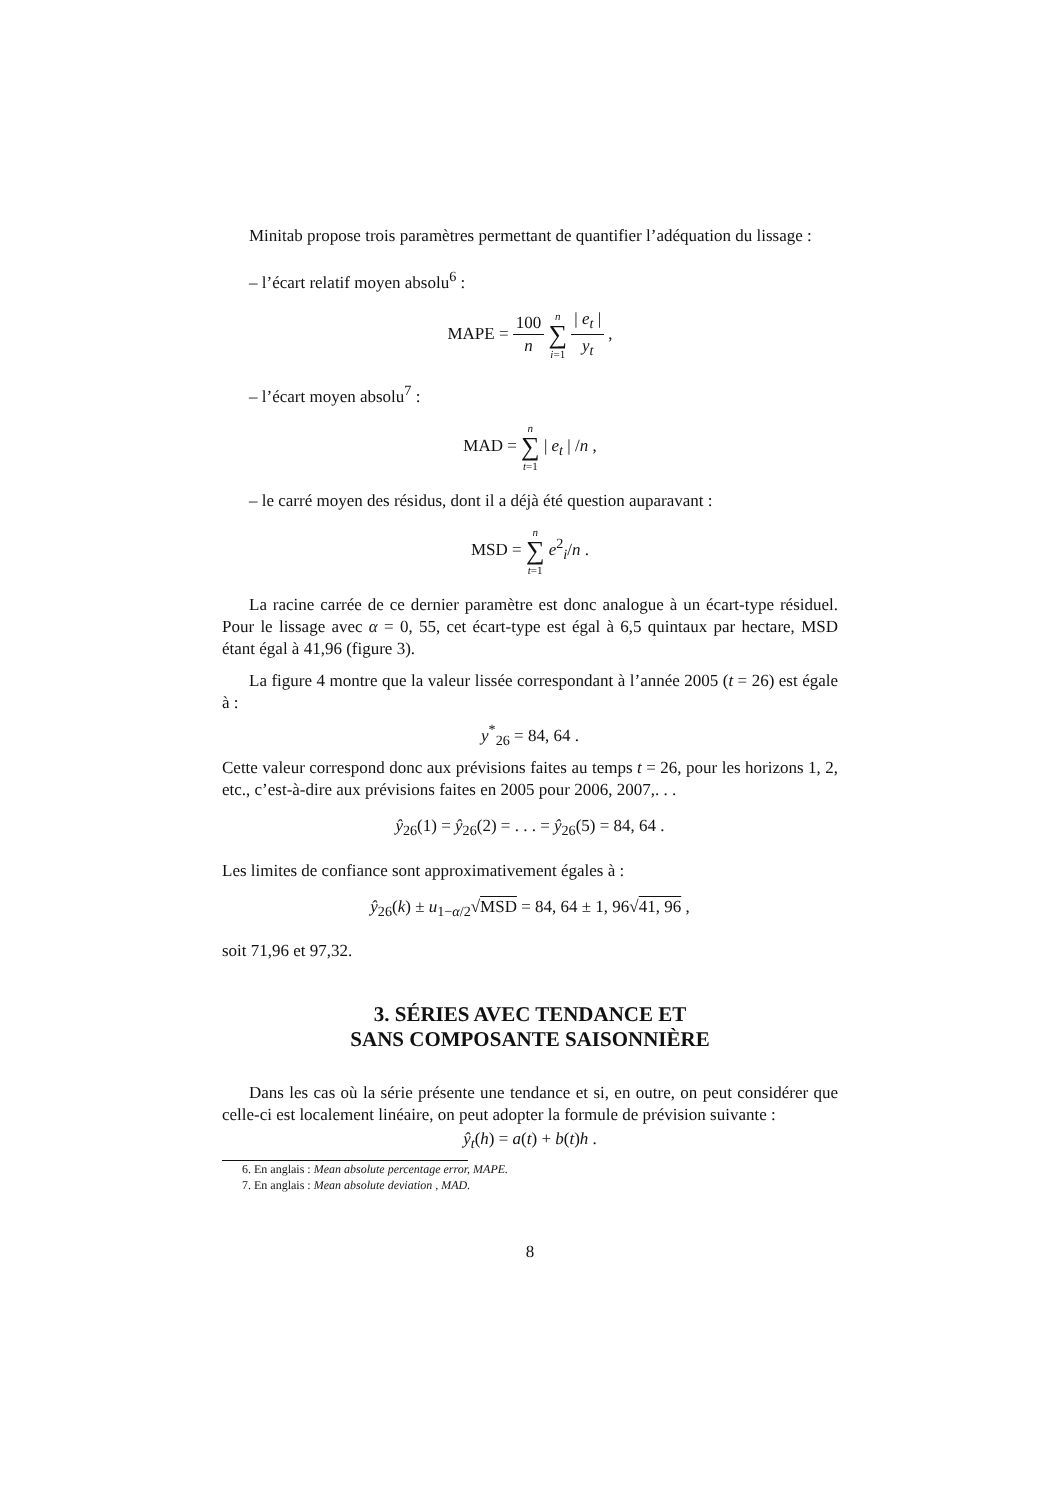Minitab propose trois paramètres permettant de quantifier l’adéquation du lissage :
– l’écart relatif moyen absolu<sup>6</sup> :
MAPE = 100 n n ∑ i=1 | e<sub>t</sub> | y<sub>t</sub> ,
– l’écart moyen absolu<sup>7</sup> :
MAD = n ∑ t=1 | e<sub>t</sub> | /n ,
– le carré moyen des résidus, dont il a déjà été question auparavant :
MSD = n ∑ t=1 e<sup>2</sup><sub>i</sub>/n .
La racine carrée de ce dernier paramètre est donc analogue à un écart-type résiduel. Pour le lissage avec α = 0, 55, cet écart-type est égal à 6,5 quintaux par hectare, MSD étant égal à 41,96 (figure 3).
La figure 4 montre que la valeur lissée correspondant à l’année 2005 (t = 26) est égale à :
y<sup>*</sup><sub>26</sub> = 84, 64 .
Cette valeur correspond donc aux prévisions faites au temps t = 26, pour les horizons 1, 2, etc., c’est-à-dire aux prévisions faites en 2005 pour 2006, 2007,. . .
ŷ<sub>26</sub>(1) = ŷ<sub>26</sub>(2) = . . . = ŷ<sub>26</sub>(5) = 84, 64 .
Les limites de confiance sont approximativement égales à :
ŷ<sub>26</sub>(k) ± u<sub>1−α/2</sub>√MSD = 84, 64 ± 1, 96√41, 96 ,
soit 71,96 et 97,32.
3. SÉRIES AVEC TENDANCE ET
SANS COMPOSANTE SAISONNIÈRE
Dans les cas où la série présente une tendance et si, en outre, on peut considérer que celle-ci est localement linéaire, on peut adopter la formule de prévision suivante :
ŷ<sub>t</sub>(h) = a(t) + b(t)h .
6. En anglais : Mean absolute percentage error, MAPE.
7. En anglais : Mean absolute deviation , MAD.
8